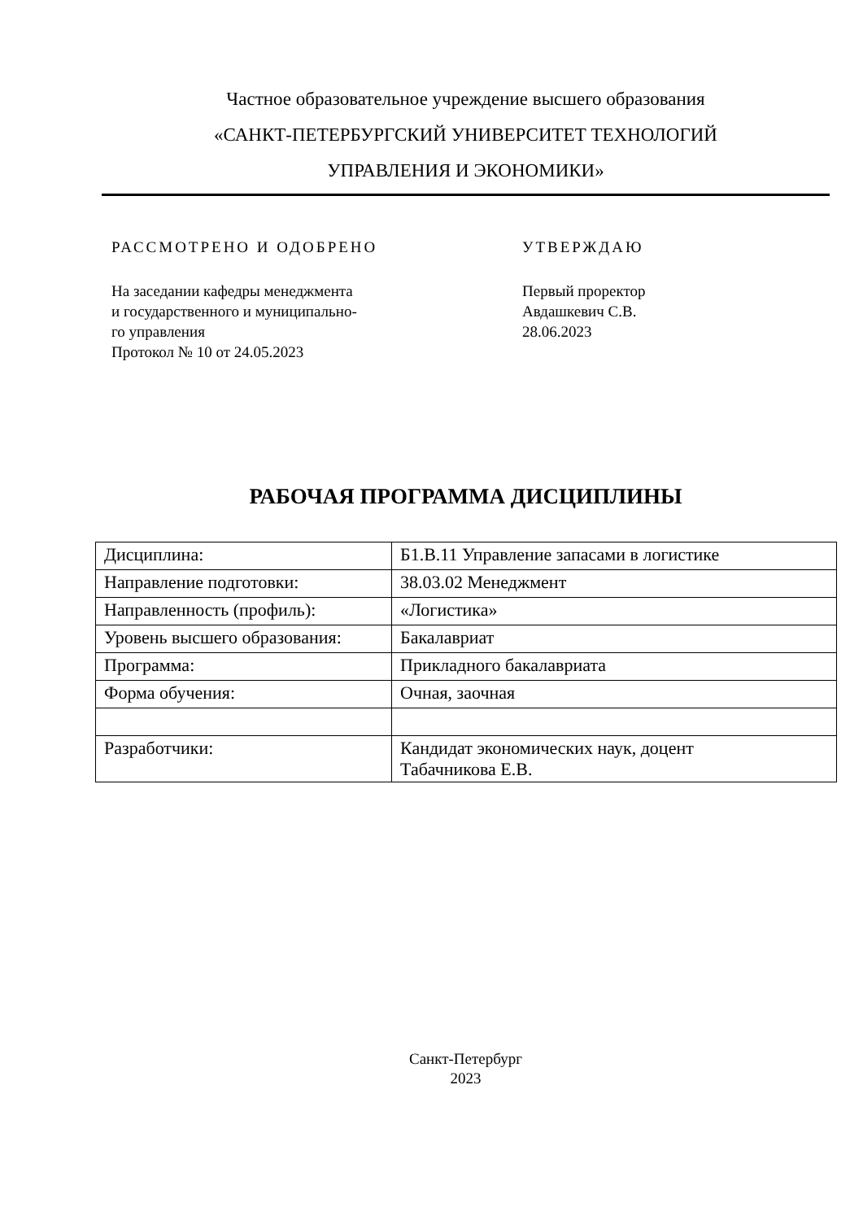Частное образовательное учреждение высшего образования
«САНКТ-ПЕТЕРБУРГСКИЙ УНИВЕРСИТЕТ ТЕХНОЛОГИЙ
УПРАВЛЕНИЯ И ЭКОНОМИКИ»
РАССМОТРЕНО И ОДОБРЕНО
На заседании кафедры менеджмента
и государственного и муниципально-
го управления
Протокол № 10 от 24.05.2023
УТВЕРЖДАЮ
Первый проректор
Авдашкевич С.В.
28.06.2023
РАБОЧАЯ ПРОГРАММА ДИСЦИПЛИНЫ
| Дисциплина: | Б1.В.11 Управление запасами в логистике |
| Направление подготовки: | 38.03.02 Менеджмент |
| Направленность (профиль): | «Логистика» |
| Уровень высшего образования: | Бакалавриат |
| Программа: | Прикладного бакалавриата |
| Форма обучения: | Очная, заочная |
| Разработчики: | Кандидат экономических наук, доцент Табачникова Е.В. |
Санкт-Петербург
2023